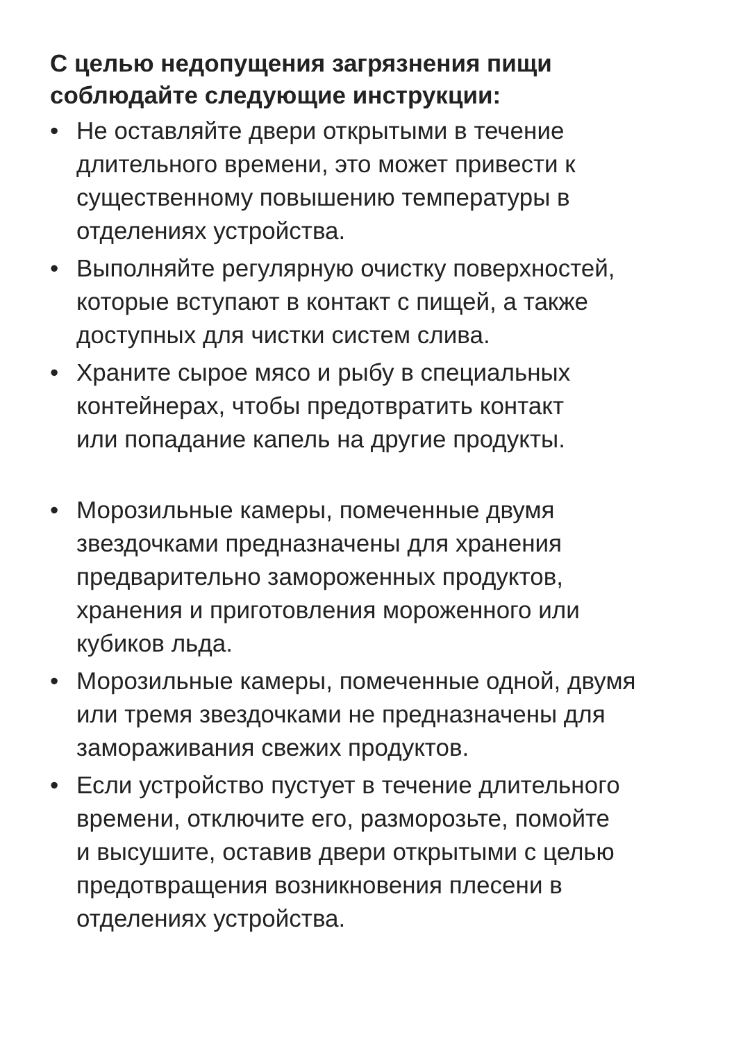С целью недопущения загрязнения пищи
соблюдайте следующие инструкции:
• Не оставляйте двери открытыми в течение
длительного времени, это может привести к
существенному повышению температуры в
отделениях устройства.
• Выполняйте регулярную очистку поверхностей,
которые вступают в контакт с пищей, а также
доступных для чистки систем слива.
• Храните сырое мясо и рыбу в специальных
контейнерах, чтобы предотвратить контакт
или попадание капель на другие продукты.
• Морозильные камеры, помеченные двумя
звездочками предназначены для хранения
предварительно замороженных продуктов,
хранения и приготовления мороженного или
кубиков льда.
• Морозильные камеры, помеченные одной, двумя
или тремя звездочками не предназначены для
замораживания свежих продуктов.
• Если устройство пустует в течение длительного
времени, отключите его, разморозьте, помойте
и высушите, оставив двери открытыми с целью
предотвращения возникновения плесени в
отделениях устройства.